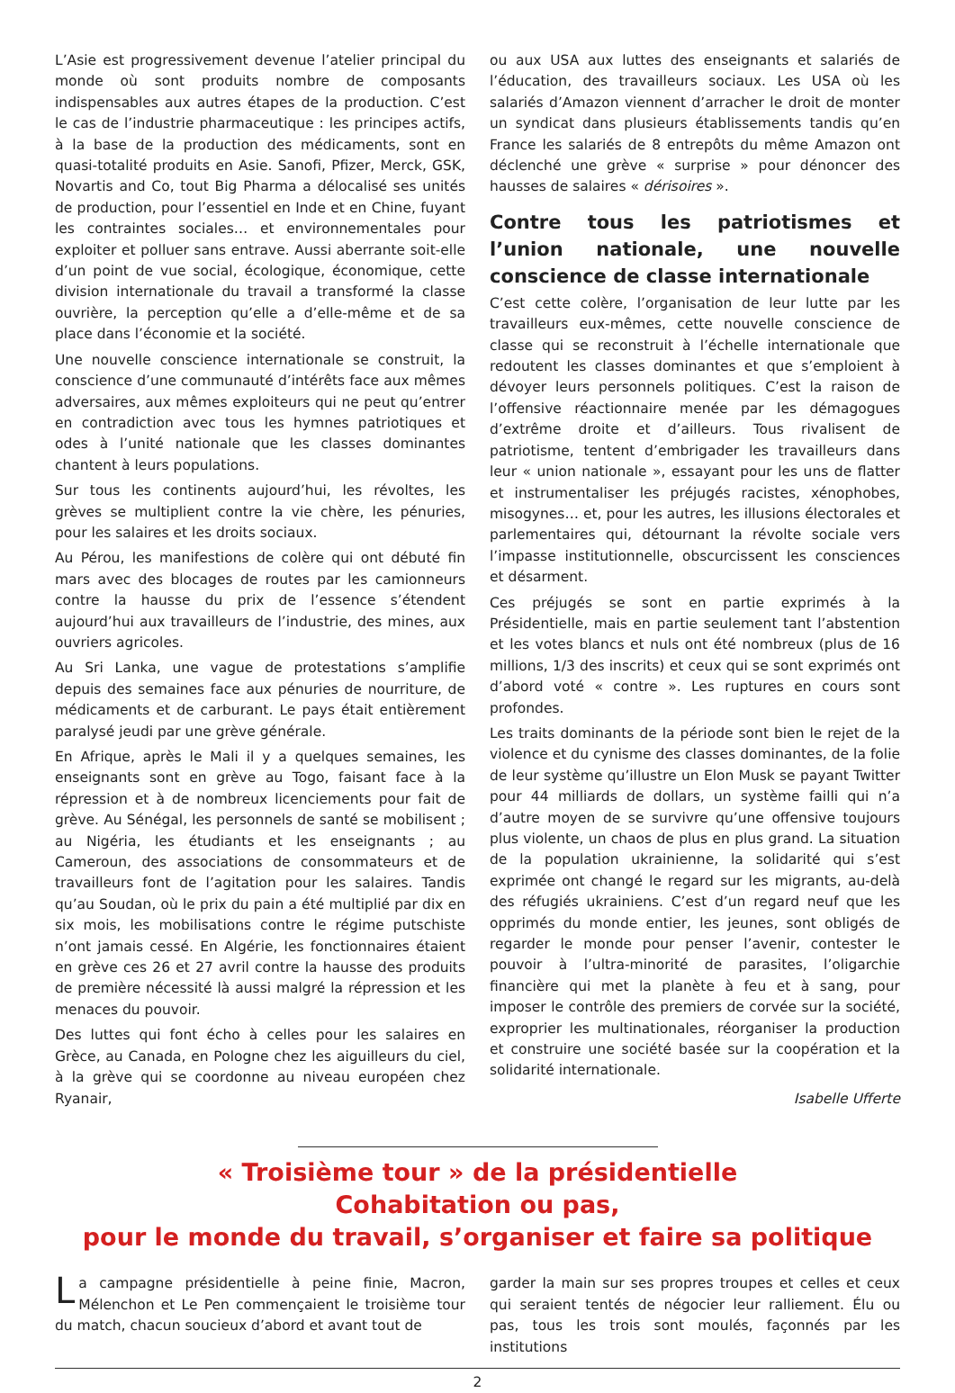L’Asie est progressivement devenue l’atelier principal du monde où sont produits nombre de composants indispensables aux autres étapes de la production. C’est le cas de l’industrie pharmaceutique : les principes actifs, à la base de la production des médicaments, sont en quasi-totalité produits en Asie. Sanofi, Pfizer, Merck, GSK, Novartis and Co, tout Big Pharma a délocalisé ses unités de production, pour l’essentiel en Inde et en Chine, fuyant les contraintes sociales… et environnementales pour exploiter et polluer sans entrave. Aussi aberrante soit-elle d’un point de vue social, écologique, économique, cette division internationale du travail a transformé la classe ouvrière, la perception qu’elle a d’elle-même et de sa place dans l’économie et la société.
Une nouvelle conscience internationale se construit, la conscience d’une communauté d’intérêts face aux mêmes adversaires, aux mêmes exploiteurs qui ne peut qu’entrer en contradiction avec tous les hymnes patriotiques et odes à l’unité nationale que les classes dominantes chantent à leurs populations.
Sur tous les continents aujourd’hui, les révoltes, les grèves se multiplient contre la vie chère, les pénuries, pour les salaires et les droits sociaux.
Au Pérou, les manifestions de colère qui ont débuté fin mars avec des blocages de routes par les camionneurs contre la hausse du prix de l’essence s’étendent aujourd’hui aux travailleurs de l’industrie, des mines, aux ouvriers agricoles.
Au Sri Lanka, une vague de protestations s’amplifie depuis des semaines face aux pénuries de nourriture, de médicaments et de carburant. Le pays était entièrement paralysé jeudi par une grève générale.
En Afrique, après le Mali il y a quelques semaines, les enseignants sont en grève au Togo, faisant face à la répression et à de nombreux licenciements pour fait de grève. Au Sénégal, les personnels de santé se mobilisent ; au Nigéria, les étudiants et les enseignants ; au Cameroun, des associations de consommateurs et de travailleurs font de l’agitation pour les salaires. Tandis qu’au Soudan, où le prix du pain a été multiplié par dix en six mois, les mobilisations contre le régime putschiste n’ont jamais cessé. En Algérie, les fonctionnaires étaient en grève ces 26 et 27 avril contre la hausse des produits de première nécessité là aussi malgré la répression et les menaces du pouvoir.
Des luttes qui font écho à celles pour les salaires en Grèce, au Canada, en Pologne chez les aiguilleurs du ciel, à la grève qui se coordonne au niveau européen chez Ryanair,
ou aux USA aux luttes des enseignants et salariés de l’éducation, des travailleurs sociaux. Les USA où les salariés d’Amazon viennent d’arracher le droit de monter un syndicat dans plusieurs établissements tandis qu’en France les salariés de 8 entrepôts du même Amazon ont déclenché une grève « surprise » pour dénoncer des hausses de salaires « dérisoires ».
Contre tous les patriotismes et l’union nationale, une nouvelle conscience de classe internationale
C’est cette colère, l’organisation de leur lutte par les travailleurs eux-mêmes, cette nouvelle conscience de classe qui se reconstruit à l’échelle internationale que redoutent les classes dominantes et que s’emploient à dévoyer leurs personnels politiques. C’est la raison de l’offensive réactionnaire menée par les démagogues d’extrême droite et d’ailleurs. Tous rivalisent de patriotisme, tentent d’embrigader les travailleurs dans leur « union nationale », essayant pour les uns de flatter et instrumentaliser les préjugés racistes, xénophobes, misogynes… et, pour les autres, les illusions électorales et parlementaires qui, détournant la révolte sociale vers l’impasse institutionnelle, obscurcissent les consciences et désarment.
Ces préjugés se sont en partie exprimés à la Présidentielle, mais en partie seulement tant l’abstention et les votes blancs et nuls ont été nombreux (plus de 16 millions, 1/3 des inscrits) et ceux qui se sont exprimés ont d’abord voté « contre ». Les ruptures en cours sont profondes.
Les traits dominants de la période sont bien le rejet de la violence et du cynisme des classes dominantes, de la folie de leur système qu’illustre un Elon Musk se payant Twitter pour 44 milliards de dollars, un système failli qui n’a d’autre moyen de se survivre qu’une offensive toujours plus violente, un chaos de plus en plus grand. La situation de la population ukrainienne, la solidarité qui s’est exprimée ont changé le regard sur les migrants, au-delà des réfugiés ukrainiens. C’est d’un regard neuf que les opprimés du monde entier, les jeunes, sont obligés de regarder le monde pour penser l’avenir, contester le pouvoir à l’ultra-minorité de parasites, l’oligarchie financière qui met la planète à feu et à sang, pour imposer le contrôle des premiers de corvée sur la société, exproprier les multinationales, réorganiser la production et construire une société basée sur la coopération et la solidarité internationale.
Isabelle Ufferte
« Troisième tour » de la présidentielle
Cohabitation ou pas,
pour le monde du travail, s’organiser et faire sa politique
La campagne présidentielle à peine finie, Macron, Mélenchon et Le Pen commençaient le troisième tour du match, chacun soucieux d’abord et avant tout de
garder la main sur ses propres troupes et celles et ceux qui seraient tentés de négocier leur ralliement. Élu ou pas, tous les trois sont moulés, façonnés par les institutions
2